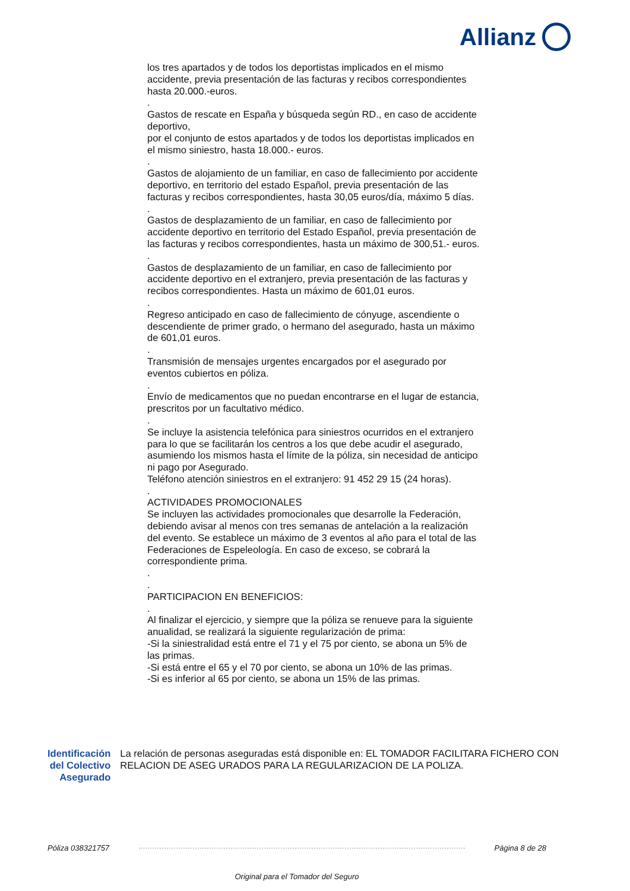Allianz
los tres apartados y de todos los deportistas implicados en el mismo accidente, previa presentación de las facturas y recibos correspondientes hasta 20.000.-euros.
.
Gastos de rescate en España y búsqueda según RD., en caso de accidente deportivo,
por el conjunto de estos apartados y de todos los deportistas implicados en el mismo siniestro, hasta 18.000.- euros.
.
Gastos de alojamiento de un familiar, en caso de fallecimiento por accidente deportivo, en territorio del estado Español, previa presentación de las facturas y recibos correspondientes, hasta 30,05 euros/día, máximo 5 días.
.
Gastos de desplazamiento de un familiar, en caso de fallecimiento por accidente deportivo en territorio del Estado Español, previa presentación de las facturas y recibos correspondientes, hasta un máximo de 300,51.- euros.
.
Gastos de desplazamiento de un familiar, en caso de fallecimiento por accidente deportivo en el extranjero, previa presentación de las facturas y recibos correspondientes. Hasta un máximo de 601,01 euros.
.
Regreso anticipado en caso de fallecimiento de cónyuge, ascendiente o descendiente de primer grado, o hermano del asegurado, hasta un máximo de 601,01 euros.
.
Transmisión de mensajes urgentes encargados por el asegurado por eventos cubiertos en póliza.
.
Envío de medicamentos que no puedan encontrarse en el lugar de estancia, prescritos por un facultativo médico.
.
Se incluye la asistencia telefónica para siniestros ocurridos en el extranjero para lo que se facilitarán los centros a los que debe acudir el asegurado, asumiendo los mismos hasta el límite de la póliza, sin necesidad de anticipo ni pago por Asegurado.
Teléfono atención siniestros en el extranjero: 91 452 29 15 (24 horas).
.
ACTIVIDADES PROMOCIONALES
Se incluyen las actividades promocionales que desarrolle la Federación, debiendo avisar al menos con tres semanas de antelación a la realización del evento. Se establece un máximo de 3 eventos al año para el total de las Federaciones de Espeleología. En caso de exceso, se cobrará la correspondiente prima.
.
.
PARTICIPACION EN BENEFICIOS:
.
Al finalizar el ejercicio, y siempre que la póliza se renueve para la siguiente anualidad, se realizará la siguiente regularización de prima:
-Si la siniestralidad está entre el 71 y el 75 por ciento, se abona un 5% de las primas.
-Si está entre el 65 y el 70 por ciento, se abona un 10% de las primas.
-Si es inferior al 65 por ciento, se abona un 15% de las primas.
Identificación del Colectivo Asegurado
La relación de personas aseguradas está disponible en: EL TOMADOR FACILITARA FICHERO CON RELACION DE ASEG URADOS PARA LA REGULARIZACION DE LA POLIZA.
Póliza 038321757 Página 8 de 28
Original para el Tomador del Seguro